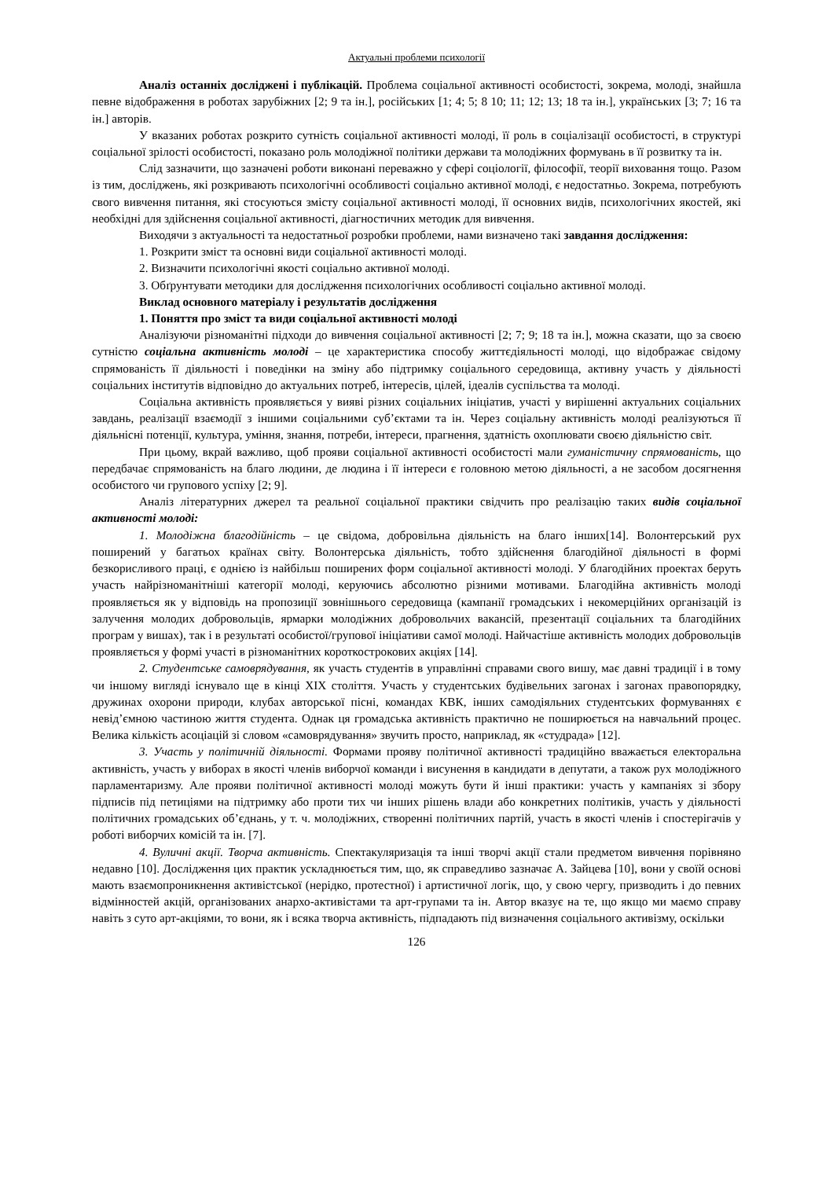Актуальні проблеми психології
Аналіз останніх досліджені і публікацій. Проблема соціальної активності особистості, зокрема, молоді, знайшла певне відображення в роботах зарубіжних [2; 9 та ін.], російських [1; 4; 5; 8 10; 11; 12; 13; 18 та ін.], українських [3; 7; 16 та ін.] авторів.
У вказаних роботах розкрито сутність соціальної активності молоді, її роль в соціалізації особистості, в структурі соціальної зрілості особистості, показано роль молодіжної політики держави та молодіжних формувань в її розвитку та ін.
Слід зазначити, що зазначені роботи виконані переважно у сфері соціології, філософії, теорії виховання тощо. Разом із тим, досліджень, які розкривають психологічні особливості соціально активної молоді, є недостатньо. Зокрема, потребують свого вивчення питання, які стосуються змісту соціальної активності молоді, її основних видів, психологічних якостей, які необхідні для здійснення соціальної активності, діагностичних методик для вивчення.
Виходячи з актуальності та недостатньої розробки проблеми, нами визначено такі завдання дослідження:
1. Розкрити зміст та основні види соціальної активності молоді.
2. Визначити психологічні якості соціально активної молоді.
3. Обґрунтувати методики для дослідження психологічних особливості соціально активної молоді.
Виклад основного матеріалу і результатів дослідження
1. Поняття про зміст та види соціальної активності молоді
Аналізуючи різноманітні підходи до вивчення соціальної активності [2; 7; 9; 18 та ін.], можна сказати, що за своєю сутністю соціальна активність молоді – це характеристика способу життєдіяльності молоді, що відображає свідому спрямованість її діяльності і поведінки на зміну або підтримку соціального середовища, активну участь у діяльності соціальних інститутів відповідно до актуальних потреб, інтересів, цілей, ідеалів суспільства та молоді.
Соціальна активність проявляється у вияві різних соціальних ініціатив, участі у вирішенні актуальних соціальних завдань, реалізації взаємодії з іншими соціальними суб’єктами та ін. Через соціальну активність молоді реалізуються її діяльнісні потенції, культура, уміння, знання, потреби, інтереси, прагнення, здатність охоплювати своєю діяльністю світ.
При цьому, вкрай важливо, щоб прояви соціальної активності особистості мали гуманістичну спрямованість, що передбачає спрямованість на благо людини, де людина і її інтереси є головною метою діяльності, а не засобом досягнення особистого чи групового успіху [2; 9].
Аналіз літературних джерел та реальної соціальної практики свідчить про реалізацію таких видів соціальної активності молоді:
1. Молодіжна благодійність – це свідома, добровільна діяльність на благо інших[14]. Волонтерський рух поширений у багатьох країнах світу. Волонтерська діяльність, тобто здійснення благодійної діяльності в формі безкорисливого праці, є однією із найбільш поширених форм соціальної активності молоді. У благодійних проектах беруть участь найрізноманітніші категорії молоді, керуючись абсолютно різними мотивами. Благодійна активність молоді проявляється як у відповідь на пропозиції зовнішнього середовища (кампанії громадських і некомерційних організацій із залучення молодих добровольців, ярмарки молодіжних добровольчих вакансій, презентації соціальних та благодійних програм у вишах), так і в результаті особистої/групової ініціативи самої молоді. Найчастіше активність молодих добровольців проявляється у формі участі в різноманітних короткострокових акціях [14].
2. Студентське самоврядування, як участь студентів в управлінні справами свого вишу, має давні традиції і в тому чи іншому вигляді існувало ще в кінці ХІХ століття. Участь у студентських будівельних загонах і загонах правопорядку, дружинах охорони природи, клубах авторської пісні, командах КВК, інших самодіяльних студентських формуваннях є невід’ємною частиною життя студента. Однак ця громадська активність практично не поширюється на навчальний процес. Велика кількість асоціацій зі словом «самоврядування» звучить просто, наприклад, як «студрада» [12].
3. Участь у політичній діяльності. Формами прояву політичної активності традиційно вважається електоральна активність, участь у виборах в якості членів виборчої команди і висунення в кандидати в депутати, а також рух молодіжного парламентаризму. Але прояви політичної активності молоді можуть бути й інші практики: участь у кампаніях зі збору підписів під петиціями на підтримку або проти тих чи інших рішень влади або конкретних політиків, участь у діяльності політичних громадських об’єднань, у т. ч. молодіжних, створенні політичних партій, участь в якості членів і спостерігачів у роботі виборчих комісій та ін. [7].
4. Вуличні акції. Творча активність. Спектакуляризація та інші творчі акції стали предметом вивчення порівняно недавно [10]. Дослідження цих практик ускладнюється тим, що, як справедливо зазначає А. Зайцева [10], вони у своїй основі мають взаємопроникнення активістської (нерідко, протестної) і артистичної логік, що, у свою чергу, призводить і до певних відмінностей акцій, організованих анархо-активістами та арт-групами та ін. Автор вказує на те, що якщо ми маємо справу навіть з суто арт-акціями, то вони, як і всяка творча активність, підпадають під визначення соціального активізму, оскільки
126